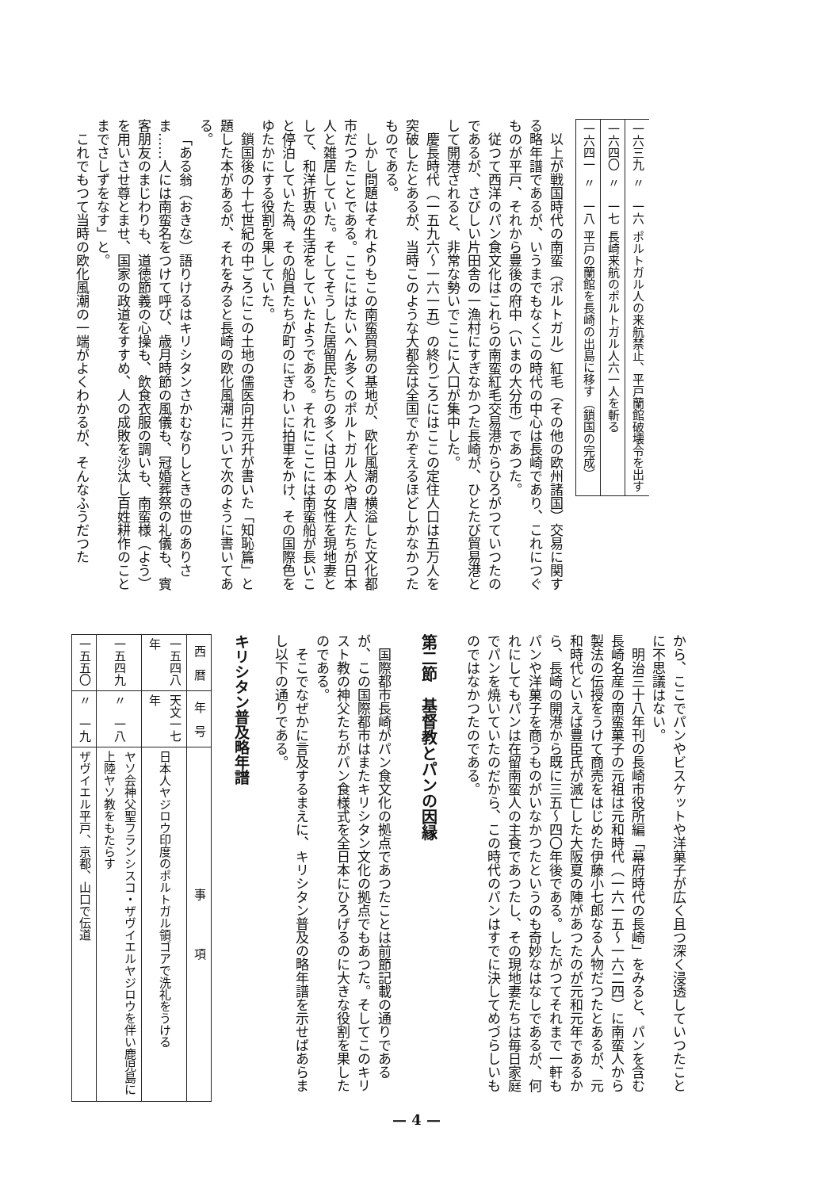| 一六三九 | 〃 一六 | ポルトガル人の来航禁止、平戸蘭館破壊令を出す |
| 一六四〇 | 〃 一七 | 長崎来航のポルトガル人六一人を斬る |
| 一六四一 | 〃 一八 | 平戸の蘭館を長崎の出島に移す（鎖国の完成） |
以上が戦国時代の南蛮（ポルトガル）紅毛（その他の欧州諸国）交易に関する略年譜であるが、いうまでもなくこの時代の中心は長崎であり、これにつぐものが平戸、それから豊後の府中（いまの大分市）であつた。
従つて西洋のパン食文化はこれらの南蛮紅毛交易港からひろがつていつたのであるが、さびしい片田舎の一漁村にすぎなかつた長崎が、ひとたび貿易港として開港されると、非常な勢いでここに人口が集中した。
慶長時代（一五九六～一六一五）の終りごろにはここの定住人口は五万人を突破したとあるが、当時このような大都会は全国でかぞえるほどしかなかつたものである。
しかし問題はそれよりもこの南蛮貿易の基地が、欧化風潮の横溢した文化都市だつたことである。ここにはたいへん多くのポルトガル人や唐人たちが日本人と雑居していた。そしてそうした居留民たちの多くは日本の女性を現地妻として、和洋折衷の生活をしていたようである。それにここには南蛮船が長いこと停泊していた為、その船員たちが町のにぎわいに拍車をかけ、その国際色をゆたかにする役割を果していた。
鎖国後の十七世紀の中ごろにこの土地の儒医向井元升が書いた「知恥篇」と題した本があるが、それをみると長崎の欧化風潮について次のように書いてある。
「ある翁（おきな）語りけるはキリシタンさかむなりしときの世のありさま……人には南蛮名をつけて呼び、歳月時節の風儀も、冠婚葬祭の礼儀も、賓客朋友のまじわりも、道徳節義の心操も、飲食衣服の調いも、南蛮様（よう）を用いさせ尊とませ、国家の政道をすすめ、人の成敗を沙汰し百姓耕作のことまでさしずをなす」と。
これでもつて当時の欧化風潮の一端がよくわかるが、そんなふうだつた
から、ここでパンやビスケットや洋菓子が広く且つ深く浸透していつたことに不思議はない。
明治三十八年刊の長崎市役所編「幕府時代の長崎」をみると、パンを含む長崎名産の南蛮菓子の元祖は元和時代（一六一五～一六二四）に南蛮人から製法の伝授をうけて商売をはじめた伊藤小七郎なる人物だつたとあるが、元和時代といえば豊臣氏が滅亡した大阪夏の陣があつたのが元和元年であるから、長崎の開港から既に三五～四〇年後である。したがつてそれまで一軒もパンや洋菓子を商うものがいなかつたというのも奇妙なはなしであるが、何れにしてもパンは在留南蛮人の主食であつたし、その現地妻たちは毎日家庭でパンを焼いていたのだから、この時代のパンはすでに決してめづらしいものではなかつたのである。
第二節　基督教とパンの因縁
国際都市長崎がパン食文化の拠点であつたことは前節記載の通りであるが、この国際都市はまたキリシタン文化の拠点でもあつた。そしてこのキリスト教の神父たちがパン食様式を全日本にひろげるのに大きな役割を果したのである。
そこでなぜかに言及するまえに、キリシタン普及の略年譜を示せばあらまし以下の通りである。
キリシタン普及略年譜
| 西 暦 | 年 号 | 事 項 |
| --- | --- | --- |
| 一五四八年 | 天文一七年 | 日本人ヤジロウ印度のポルトガル領ゴアで洗礼をうける |
| 一五四九 | 〃 一八 | ヤソ会神父聖フランシスコ・ザヴイエルヤジロウを伴い鹿児島に上陸ヤソ教をもたらす |
| 一五五〇 | 〃 一九 | ザヴイエル平戸、京都、山口で伝道 |
— 4 —